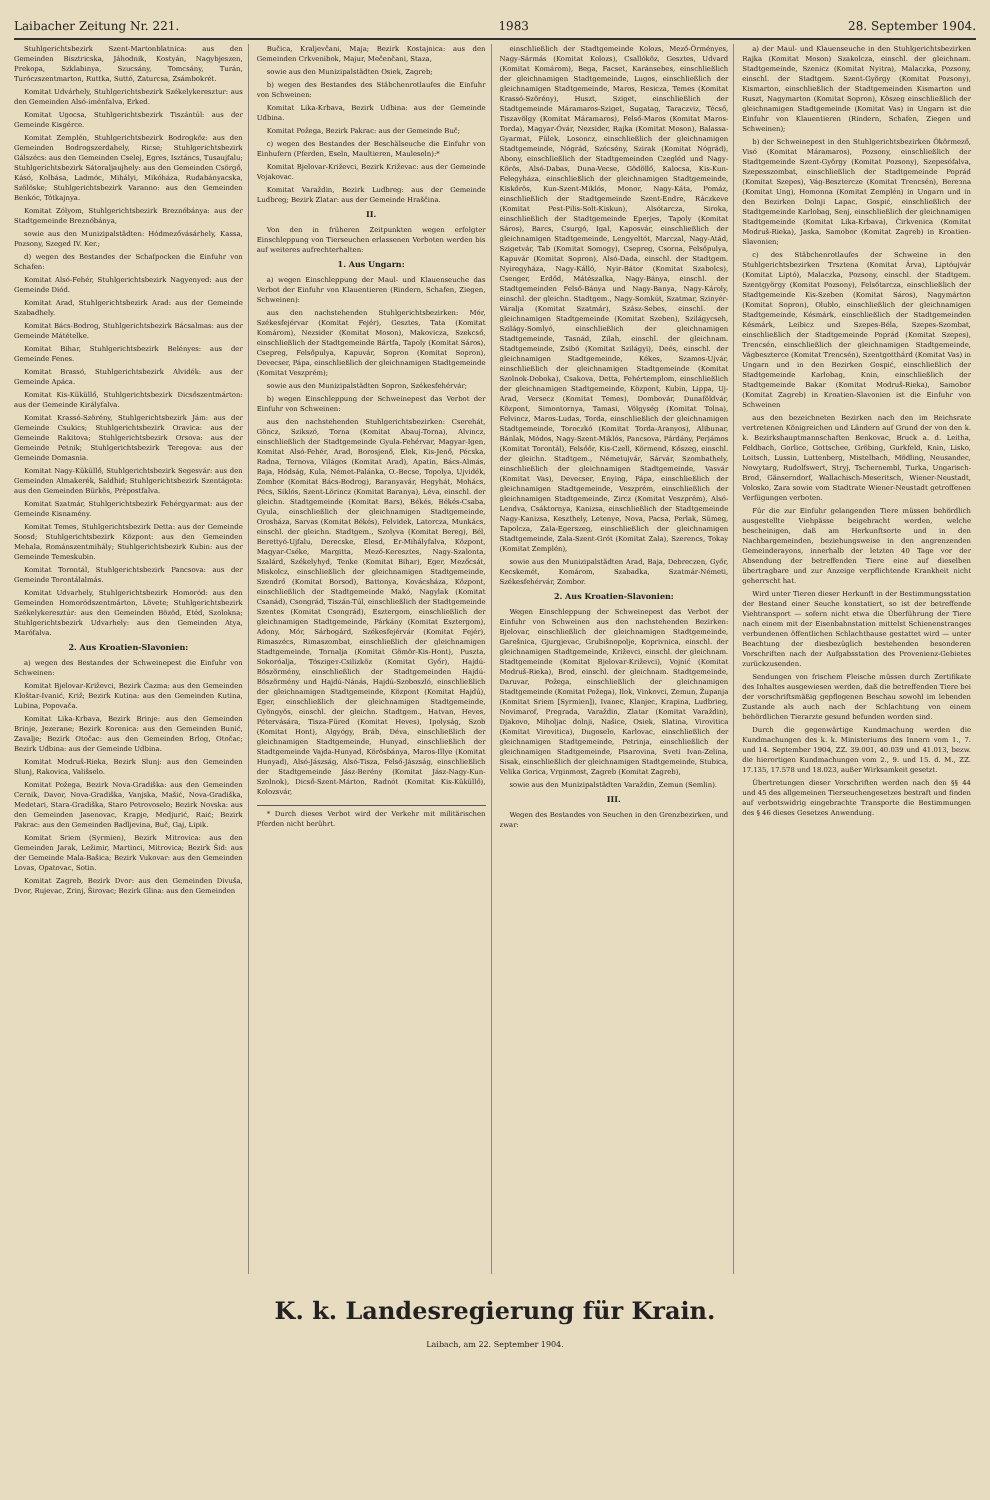Laibacher Zeitung Nr. 221. 1983 28. September 1904.
Stuhlgerichtsbezirk Szent-Martonblatnica: aus den Gemeinden Bisztricska, Jáhodnik, Kostyán, Nagybjeszen, Prekopa, Szklabinya, Szucsány, Tomcsány, Turán, Turóczszentmarton, Ruttka, Suttó, Zaturcsa, Zsámbokrét.
Komitat Udvárhely, Stuhlgerichtsbezirk Székelykeresztur: aus den Gemeinden Alsó-iménfalva, Erked.
Komitat Ugocsa, Stuhlgerichtsbezirk Tiszántúl: aus der Gemeinde Kisgérce.
Komitat Zemplén, Stuhlgerichtsbezirk Bodrogköz: aus den Gemeinden Bodrogszerdahely, Ricse; Stuhlgerichtsbezirk Gálszécs: aus den Gemeinden Cselej, Egres, Isztáncs, Tusaujfalu; Stuhlgerichtsbezirk Sátoraljaujhely: aus den Gemeinden Csörgő, Kásó, Kolbása, Ladmóc, Mihályi, Mikóháza, Rudabányacska, Szölöske; Stuhlgerichtsbezirk Varanno: aus den Gemeinden Benkóc, Tótkajnya.
Komitat Zólyom, Stuhlgerichtsbezirk Breznóbánya: aus der Stadtgemeinde Breznóbánya,
sowie aus den Munizipalstädten: Hódmezővásárhely, Kassa, Pozsony, Szeged IV. Ker.;
d) wegen des Bestandes der Schafpocken die Einfuhr von Schafen:
Komitat Alsó-Fehér, Stuhlgerichtsbezirk Nagyenyed: aus der Gemeinde Diód.
Komitat Arad, Stuhlgerichtsbezirk Arad: aus der Gemeinde Szabadhely.
Komitat Bács-Bodrog, Stuhlgerichtsbezirk Bácsalmas: aus der Gemeinde Mátételke.
Komitat Bihar, Stuhlgerichtsbezirk Belényes: aus der Gemeinde Fenes.
Komitat Brassó, Stuhlgerichtsbezirk Alvidék: aus der Gemeinde Apáca.
Komitat Kis-Küküllő, Stuhlgerichtsbezirk Dicsőszentmárton: aus der Gemeinde Királyfalva.
Komitat Krassó-Szörény, Stuhlgerichtsbezirk Jám: aus der Gemeinde Csukics; Stuhlgerichtsbezirk Oravica: aus der Gemeinde Rakitova; Stuhlgerichtsbezirk Orsova: aus der Gemeinde Petnik; Stuhlgerichtsbezirk Teregova: aus der Gemeinde Domasnia.
Komitat Nagy-Küküllő, Stuhlgerichtsbezirk Segesvár: aus den Gemeinden Almakerék, Saldhid; Stuhlgerichtsbezirk Szentágota: aus den Gemeinden Bürkös, Prépostfalva.
Komitat Szatmár, Stuhlgerichtsbezirk Fehérgyarmat: aus der Gemeinde Kisnamény.
Komitat Temes, Stuhlgerichtsbezirk Detta: aus der Gemeinde Soosd; Stuhlgerichtsbezirk Központ: aus den Gemeinden Mehala, Románszentmihály; Stuhlgerichtsbezirk Kubin: aus der Gemeinde Temeskubin.
Komitat Torontál, Stuhlgerichtsbezirk Pancsova: aus der Gemeinde Torontálalmás.
Komitat Udvarhely, Stuhlgerichtsbezirk Homoród: aus den Gemeinden Homoródszentmárton, Lövete; Stuhlgerichtsbezirk Székelykeresztúr: aus den Gemeinden Bözöd, Etéd, Szolokna; Stuhlgerichtsbezirk Udvarhely: aus den Gemeinden Atya, Marófalva.
2. Aus Kroatien-Slavonien:
a) wegen des Bestandes der Schweinepest die Einfuhr von Schweinen:
Komitat Bjelovar-Križevci, Bezirk Čazma: aus den Gemeinden Kloštar-Ivanić, Križ; Bezirk Kutina: aus den Gemeinden Kutina, Lubina, Popovača.
Komitat Lika-Krbava, Bezirk Brinje: aus den Gemeinden Brinje, Jezerane; Bezirk Korenica: aus den Gemeinden Bunić, Zavalje; Bezirk Otočac: aus den Gemeinden Brlog, Otočac; Bezirk Udbina: aus der Gemeinde Udbina.
Komitat Modruš-Rieka, Bezirk Slunj: aus den Gemeinden Slunj, Rakovica, Vališselo.
Komitat Požega, Bezirk Nova-Gradiška: aus den Gemeinden Cernik, Davor, Nova-Gradiška, Vanjska, Mašić, Nova-Gradiška, Medetari, Stara-Gradiška, Staro Petrovoselo; Bezirk Novska: aus den Gemeinden Jasenovac, Krapje, Medjurić, Raić; Bezirk Pakrac: aus den Gemeinden Badljevina, Buč, Gaj, Lipik.
Komitat Sriem (Syrmien), Bezirk Mitrovica: aus den Gemeinden Jarak, Ležimir, Martinci, Mitrovica; Bezirk Šid: aus der Gemeinde Mala-Bašica; Bezirk Vukovar: aus den Gemeinden Lovas, Opatovac, Sotin.
Komitat Zagreb, Bezirk Dvor: aus den Gemeinden Divuša, Dvor, Rujevac, Zrinj, Širovac; Bezirk Glina: aus den Gemeinden
Bučica, Kraljevčani, Maja; Bezirk Kostajnica: aus den Gemeinden Crkvenibok, Majur, Mečenčani, Staza,
sowie aus den Munizipalstädten Osiek, Zagreb;
b) wegen des Bestandes des Stäbchenrotlaufes die Einfuhr von Schweinen:
Komitat Lika-Krbava, Bezirk Udbina: aus der Gemeinde Udbina.
Komitat Požega, Bezirk Pakrac: aus der Gemeinde Buč;
c) wegen des Bestandes der Beschälseuche die Einfuhr von Einhufern (Pferden, Eseln, Maultieren, Mauleseln):*
Komitat Bjelovar-Križevci, Bezirk Križevac: aus der Gemeinde Vojakovac.
Komitat Varaždin, Bezirk Ludbreg: aus der Gemeinde Ludbreg; Bezirk Zlatar: aus der Gemeinde Hraščina.
II.
Von den in früheren Zeitpunkten wegen erfolgter Einschleppung von Tierseuchen erlassenen Verboten werden bis auf weiteres aufrechterhalten:
1. Aus Ungarn:
a) wegen Einschleppung der Maul- und Klauenseuche das Verbot der Einfuhr von Klauentieren (Rindern, Schafen, Ziegen, Schweinen):
aus den nachstehenden Stuhlgerichtsbezirken: Mór, Székesfejérvar (Komitat Fejér), Gesztes, Tata (Komitat Komárom), Nezsider (Komitat Moson), Makovicza, Szekcső, einschließlich der Stadtgemeinde Bártfa, Tapoly (Komitat Sáros), Csepreg, Felsőpulya, Kapuvár, Sopron (Komitat Sopron), Devecser, Pápa, einschließlich der gleichnamigen Stadtgemeinde (Komitat Veszprém);
sowie aus den Munizipalstädten Sopron, Székesfehérvár;
b) wegen Einschleppung der Schweinepest das Verbot der Einfuhr von Schweinen:
aus den nachstehenden Stuhlgerichtsbezirken: Cserehát, Göncz, Szikszó, Torna (Komitat Abauj-Torna), Alvincz, einschließlich der Stadtgemeinde Gyula-Fehérvar, Magyar-Igen, Komitat Alsó-Fehér, Arad, Borosjenő, Elek, Kis-Jenő, Pécska, Radna, Ternova, Világos (Komitat Arad), Apatin, Bács-Almás, Baja, Hódság, Kula, Német-Palánka, O.-Becse, Topolya, Ujvidék, Zombor (Komitat Bács-Bodrog), Baranyavár, Hegyhát, Mohács, Pécs, Siklós, Szent-Lörincz (Komitat Baranya), Léva, einschl. der gleichn. Stadtgemeinde (Komitat Bars), Békés, Békés-Csaba, Gyula, einschließlich der gleichnamigen Stadtgemeinde, Orosháza, Sarvas (Komitat Békés), Felvidek, Latorcza, Munkács, einschl. der gleichn. Stadtgem., Szolyva (Komitat Bereg), Bél, Berettyó-Ujfalu, Derecske, Elesd, Er-Mihályfalva, Központ, Magyar-Cséke, Margitta, Mező-Keresztes, Nagy-Szalonta, Szalárd, Székelyhyd, Tenke (Komitat Bihar), Eger, Mezőcsát, Miskolcz, einschließlich der gleichnamigen Stadtgemeinde, Szendrő (Komitat Borsod), Battonya, Kovácsháza, Központ, einschließlich der Stadtgemeinde Makó, Nagylak (Komitat Csanád), Csongrád, Tiszán-Túl, einschließlich der Stadtgemeinde Szentes (Komitat Csongrád), Esztergom, einschließlich der gleichnamigen Stadtgemeinde, Párkány (Komitat Esztergom), Adony, Mór, Sárbogárd, Székesfejérvár (Komitat Fejér), Rimaszécs, Rimaszombat, einschließlich der gleichnamigen Stadtgemeinde, Tornalja (Komitat Gömör-Kis-Hont), Puszta, Sokoróalja, Tószigeт-Csilizköz (Komitat Győr), Hajdú-Böszörmény, einschließlich der Stadtgemeinden Hajdú-Böszörmény und Hajdú-Nánás, Hajdú-Szoboszló, einschließlich der gleichnamigen Stadtgemeinde, Központ (Komitat Hajdú), Eger, einschließlich der gleichnamigen Stadtgemeinde, Gyöngyös, einschl. der gleichn. Stadtgem., Hatvan, Heves, Pétervására, Tisza-Füred (Komitat Heves), Ipolyság, Szob (Komitat Hont), Algyógy, Bráb, Déva, einschließlich der gleichnamigen Stadtgemeinde, Hunyad, einschließlich der Stadtgemeinde Vajda-Hunyad, Körösbánya, Maros-Illye (Komitat Hunyad), Alsó-Jászság, Alsó-Tisza, Felső-Jászság, einschließlich der Stadtgemeinde Jász-Berény (Komitat Jász-Nagy-Kun-Szolnok), Dicső-Szent-Márton, Radnót (Komitat Kis-Küküllő), Kolozsvár,
* Durch dieses Verbot wird der Verkehr mit militärischen Pferden nicht berührt.
einschließlich der Stadtgemeinde Kolozs, Mező-Örményes, Nagy-Sármás (Komitat Kolozs), Csallóköz, Gesztes, Udvard (Komitat Komárom), Bega, Facset, Karánsebes, einschließlich der gleichnamigen Stadtgemeinde, Lugos, einschließlich der gleichnamigen Stadtgemeinde, Maros, Resicza, Temes (Komitat Krassó-Szörény), Huszt, Sziget, einschließlich der Stadtgemeinde Máramaros-Sziget, Sugatag, Taraczviz, Técső, Tiszavölgy (Komitat Máramaros), Felső-Maros (Komitat Maros-Torda), Magyar-Óvár, Nezsider, Rajka (Komitat Moson), Balassa-Gyarmat, Fülek, Losoncz, einschließlich der gleichnamigen Stadtgemeinde, Nógrád, Szécsény, Szirak (Komitat Nógrád), Abony, einschließlich der Stadtgemeinden Czegléd und Nagy-Körös, Alsó-Dabas, Duna-Vecse, Gödöllő, Kalocsa, Kis-Kun-Felegyháza, einschließlich der gleichnamigen Stadtgemeinde, Kiskőrös, Kun-Szent-Miklós, Monor, Nagy-Káta, Pomáz, einschließlich der Stadtgemeinde Szent-Endre, Ráczkeve (Komitat Pest-Pilis-Solt-Kiskun), Alsótarcza, Siroka, einschließlich der Stadtgemeinde Eperjes, Tapoly (Komitat Sáros), Barcs, Csurgó, Igal, Kaposvár, einschließlich der gleichnamigen Stadtgemeinde, Lengyeltót, Marczal, Nagy-Atád, Szigetvár, Tab (Komitat Somogy), Csepreg, Csorna, Felsőpulya, Kapuvár (Komitat Sopron), Alsó-Dada, einschl. der Stadtgem. Nyiregyháza, Nagy-Kálló, Nyir-Bátor (Komitat Szabolcs), Csenger, Erdőd, Mátészalka, Nagy-Bánya, einschl. der Stadtgemeinden Felső-Bánya und Nagy-Banya, Nagy-Károly, einschl. der gleichn. Stadtgem., Nagy-Somkút, Szatmar, Szinyér-Váralja (Komitat Szatmár), Szász-Sebes, einschl. der gleichnamigen Stadtgemeinde (Komitat Szeben), Szilágycseh, Szilágy-Somlyó, einschließlich der gleichnamigen Stadtgemeinde, Tasnád, Zilah, einschl. der gleichnam. Stadtgemeinde, Zsibó (Komitat Szilágyi), Deés, einschl. der gleichnamigen Stadtgemeinde, Kékes, Szamos-Ujvár, einschließlich der gleichnamigen Stadtgemeinde (Komitat Szolnok-Doboka), Csakova, Detta, Fehértemplom, einschließlich der gleichnamigen Stadtgemeinde, Központ, Kubin, Lippa, Uj-Arad, Versecz (Komitat Temes), Dombovár, Dunaföldvár, Központ, Simontornya, Tamasi, Völgység (Komitat Tolna), Felvincz, Maros-Ludas, Torda, einschließlich der gleichnamigen Stadtgemeinde, Toroczkó (Komitat Torda-Aranyos), Alibunar, Bánlak, Módos, Nagy-Szent-Miklós, Pancsova, Párdány, Perjámos (Komitat Torontál), Felsőőr, Kis-Czell, Körmend, Kőszeg, einschl. der gleichn. Stadtgem., Németujvár, Sárvár, Szombathely, einschließlich der gleichnamigen Stadtgemeinde, Vasvár (Komitat Vas), Devecser, Enying, Pápa, einschließlich der gleichnamigen Stadtgemeinde, Veszprém, einschließlich der gleichnamigen Stadtgemeinde, Zircz (Komitat Veszprém), Alsó-Lendva, Csáktornya, Kanizsa, einschließlich der Stadtgemeinde Nagy-Kanizsa, Keszthely, Letenye, Nova, Pacsa, Perlak, Sümeg, Tapolcza, Zala-Egerszeg, einschließlich der gleichnamigen Stadtgemeinde, Zala-Szent-Grót (Komitat Zala), Szerencs, Tokay (Komitat Zemplén),
sowie aus den Munizipalstädten Arad, Baja, Debreczen, Győr, Kecskemét, Komárom, Szabadka, Szatmár-Németi, Székesfehérvár, Zombor.
2. Aus Kroatien-Slavonien:
Wegen Einschleppung der Schweinepest das Verbot der Einfuhr von Schweinen aus den nachstehenden Bezirken: Bjelovar, einschließlich der gleichnamigen Stadtgemeinde, Garešnica, Gjurgjevac, Grubišnopolje, Koprivnica, einschl. der gleichnamigen Stadtgemeinde, Križevci, einschl. der gleichnam. Stadtgemeinde (Komitat Bjelovar-Križevci), Vojnić (Komitat Modruš-Rieka), Brod, einschl. der gleichnam. Stadtgemeinde, Daruvar, Požega, einschließlich der gleichnamigen Stadtgemeinde (Komitat Požega), Ilok, Vinkovci, Zemun, Županja (Komitat Sriem [Syrmien]), Ivanec, Klanjec, Krapina, Ludbrieg, Novimarof, Pregrada, Varaždin, Zlatar (Komitat Varaždin), Djakovo, Miholjac dolnji, Našice, Osiek, Slatina, Virovitica (Komitat Virovitica), Dugoselo, Karlovac, einschließlich der gleichnamigen Stadtgemeinde, Petrinja, einschließlich der gleichnamigen Stadtgemeinde, Pisarovina, Sveti Ivan-Zelina, Sisak, einschließlich der gleichnamigen Stadtgemeinde, Stubica, Velika Gorica, Vrginmost, Zagreb (Komitat Zagreb),
sowie aus den Munizipalstädten Varaždin, Zemun (Semlin).
III.
Wegen des Bestandes von Seuchen in den Grenzbezirken, und zwar:
a) der Maul- und Klauenseuche in den Stuhlgerichtsbezirken Rajka (Komitat Moson) Szakolcza, einschl. der gleichnam. Stadtgemeinde, Szenicz (Komitat Nyitra), Malaczka, Pozsony, einschl. der Stadtgem. Szent-György (Komitat Pozsony), Kismarton, einschließlich der Stadtgemeinden Kismarton und Ruszt, Nagymarton (Komitat Sopron), Köszeg einschließlich der gleichnamigen Stadtgemeinde (Komitat Vas) in Ungarn ist die Einfuhr von Klauentieren (Rindern, Schafen, Ziegen und Schweinen);
b) der Schweinepest in den Stuhlgerichtsbezirken Ökörmező, Visó (Komitat Máramaros), Pozsony, einschließlich der Stadtgemeinde Szent-György (Komitat Pozsony), Szepesófalva, Szepesszombat, einschließlich der Stadtgemeinde Poprád (Komitat Szepes), Vág-Besztercze (Komitat Trencsén), Bereзna (Komitat Ung), Homonna (Komitat Zemplén) in Ungarn und in den Bezirken Dolnji Lapac, Gospić, einschließlich der Stadtgemeinde Karlobag, Senj, einschließlich der gleichnamigen Stadtgemeinde (Komitat Lika-Krbava), Čirkvenica (Komitat Modruš-Rieka), Jaska, Samobor (Komitat Zagreb) in Kroatien-Slavonien;
c) des Stäbchenrotlaufes der Schweine in den Stuhlgerichtsbezirken Trsztena (Komitat Árva), Liptóujvár (Komitat Liptó), Malaczka, Pozsony, einschl. der Stadtgem. Szentgyörgy (Komitat Pozsony), Felsőtarcza, einschließlich der Stadtgemeinde Kis-Szeben (Komitat Sáros), Nagymárton (Komitat Sopron), Olublo, einschließlich der gleichnamigen Stadtgemeinde, Késmárk, einschließlich der Stadtgemeinden Késmárk, Leibicz und Szepes-Béla, Szepes-Szombat, einschließlich der Stadtgemeinde Poprád (Komitat Szepes), Trencsén, einschließlich der gleichnamigen Stadtgemeinde, Vágbeszterce (Komitat Trencsén), Szentgotthárd (Komitat Vas) in Ungarn und in den Bezirken Gospić, einschließlich der Stadtgemeinde Karlobag, Knin, einschließlich der Stadtgemeinde Bakar (Komitat Modruš-Rieka), Samobor (Komitat Zagreb) in Kroatien-Slavonien ist die Einfuhr von Schweinen
aus den bezeichneten Bezirken nach den im Reichsrate vertretenen Königreichen und Ländern auf Grund der von den k. k. Bezirkshauptmannschaften Benkovac, Bruck a. d. Leitha, Feldbach, Gorlice, Gottschee, Gröbing, Gurkfeld, Knin, Lisko, Loitsch, Lussin, Luttenberg, Mistelbach, Mödling, Neusandec, Nowytarg, Rudolfswert, Stryj, Tschernembl, Turka, Ungarisch-Brod, Gänserndorf, Wallachisch-Meseritsch, Wiener-Neustadt, Volosko, Zara sowie vom Stadtrate Wiener-Neustadt getroffenen Verfügungen verboten.
Für die zur Einfuhr gelangenden Tiere müssen behördlich ausgestellte Viehpässe beigebracht werden, welche bescheinigen, daß am Herkunftsorte und in den Nachbargemeinden, beziehungsweise in den angrenzenden Gemeinderayons, innerhalb der letzten 40 Tage vor der Absendung der betreffenden Tiere eine auf dieselben übertragbare und zur Anzeige verpflichtende Krankheit nicht geherrscht hat.
Wird unter Tieren dieser Herkunft in der Bestimmungsstation der Bestand einer Seuche konstatiert, so ist der betreffende Viehtransport — sofern nicht etwa die Überführung der Tiere nach einem mit der Eisenbahnstation mittelst Schienenstranges verbundenen öffentlichen Schlachthause gestattet wird — unter Beachtung der diesbezüglich bestehenden besonderen Vorschriften nach der Aufgabsstation des Provenienz-Gebietes zurückzusenden.
Sendungen von frischem Fleische müssen durch Zertifikate des Inhaltes ausgewiesen werden, daß die betreffenden Tiere bei der vorschriftsmäßig gepflogenen Beschau sowohl im lebenden Zustande als auch nach der Schlachtung von einem behördlichen Tierarzte gesund befunden worden sind.
Durch die gegenwärtige Kundmachung werden die Kundmachungen des k. k. Ministeriums des Innern vom 1., 7. und 14. September 1904, ZZ. 39.001, 40.039 und 41.013, bezw. die hierortigen Kundmachungen vom 2., 9. und 15. d. M., ZZ. 17.135, 17.578 und 18.023, außer Wirksamkeit gesetzt.
Übertretungen dieser Vorschriften werden nach den §§ 44 und 45 des allgemeinen Tierseuchengesetzes bestraft und finden auf verbotswidrig eingebrachte Transporte die Bestimmungen des § 46 dieses Gesetzes Anwendung.
K. k. Landesregierung für Krain.
Laibach, am 22. September 1904.